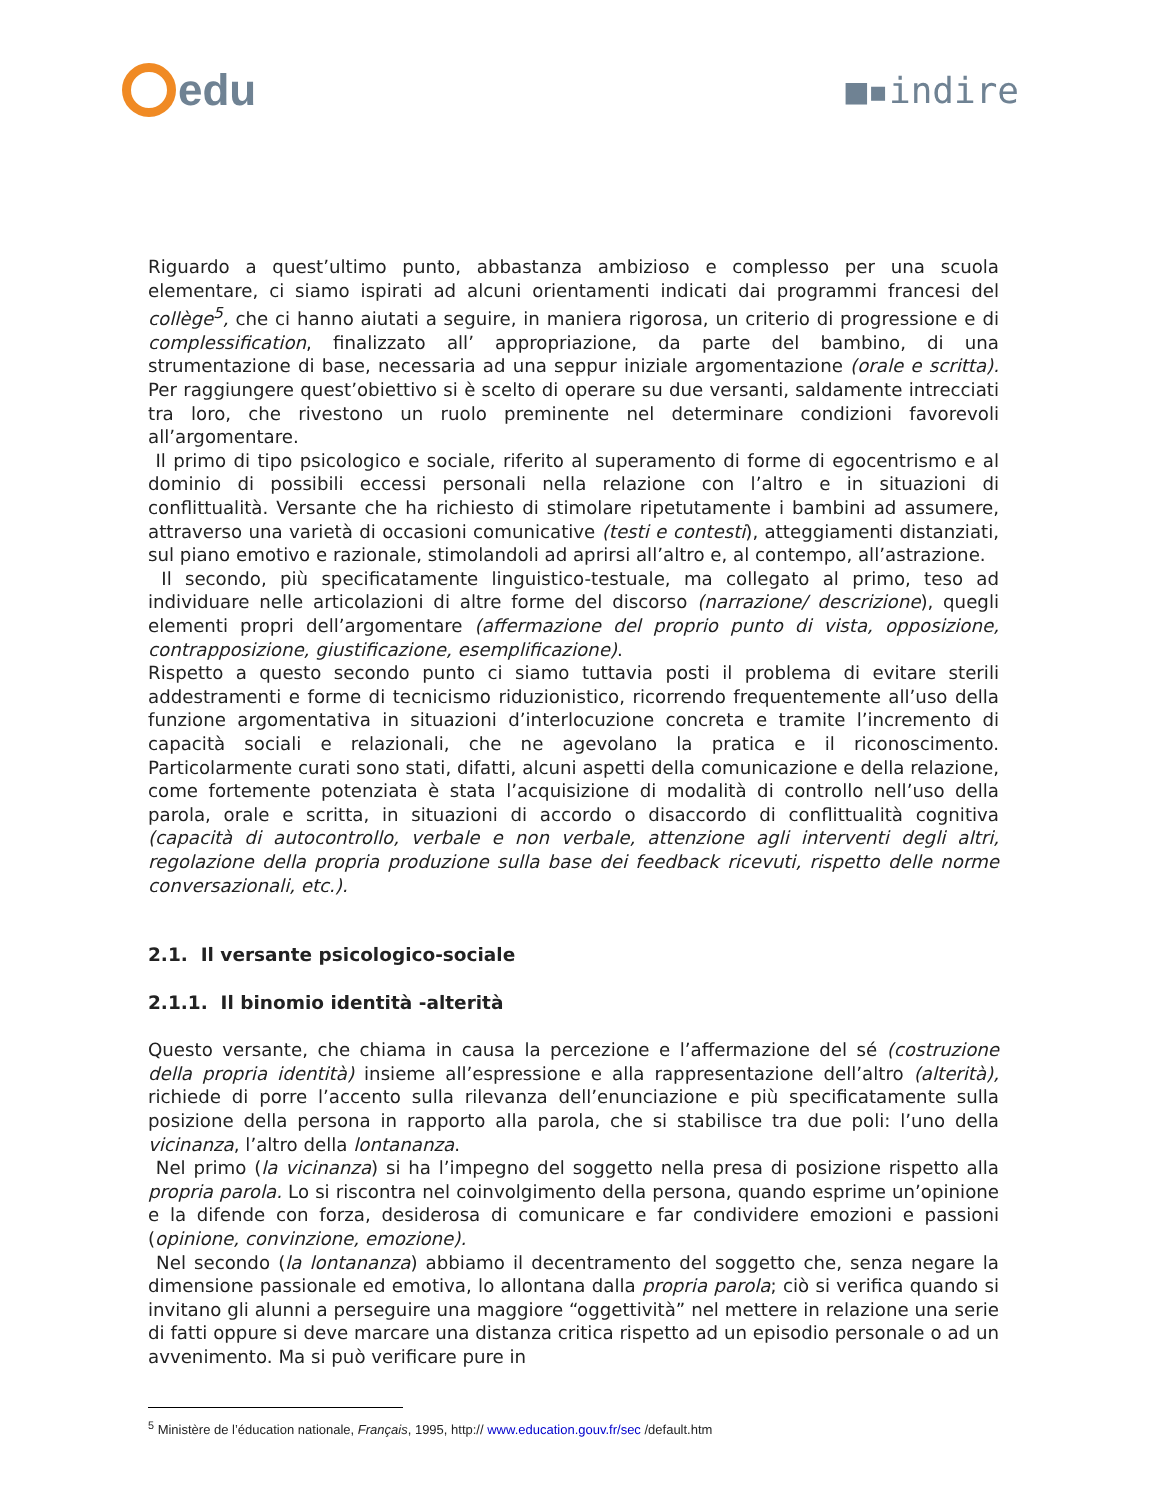edu
■▪indire
Riguardo a quest’ultimo punto, abbastanza ambizioso e complesso per una scuola elementare, ci siamo ispirati ad alcuni orientamenti indicati dai programmi francesi del collège<sup>5</sup>, che ci hanno aiutati a seguire, in maniera rigorosa, un criterio di progressione e di complessification, finalizzato all’ appropriazione, da parte del bambino, di una strumentazione di base, necessaria ad una seppur iniziale argomentazione (orale e scritta). Per raggiungere quest’obiettivo si è scelto di operare su due versanti, saldamente intrecciati tra loro, che rivestono un ruolo preminente nel determinare condizioni favorevoli all’argomentare.
Il primo di tipo psicologico e sociale, riferito al superamento di forme di egocentrismo e al dominio di possibili eccessi personali nella relazione con l’altro e in situazioni di conflittualità. Versante che ha richiesto di stimolare ripetutamente i bambini ad assumere, attraverso una varietà di occasioni comunicative (testi e contesti), atteggiamenti distanziati, sul piano emotivo e razionale, stimolandoli ad aprirsi all’altro e, al contempo, all’astrazione.
Il secondo, più specificatamente linguistico-testuale, ma collegato al primo, teso ad individuare nelle articolazioni di altre forme del discorso (narrazione/ descrizione), quegli elementi propri dell’argomentare (affermazione del proprio punto di vista, opposizione, contrapposizione, giustificazione, esemplificazione).
Rispetto a questo secondo punto ci siamo tuttavia posti il problema di evitare sterili addestramenti e forme di tecnicismo riduzionistico, ricorrendo frequentemente all’uso della funzione argomentativa in situazioni d’interlocuzione concreta e tramite l’incremento di capacità sociali e relazionali, che ne agevolano la pratica e il riconoscimento. Particolarmente curati sono stati, difatti, alcuni aspetti della comunicazione e della relazione, come fortemente potenziata è stata l’acquisizione di modalità di controllo nell’uso della parola, orale e scritta, in situazioni di accordo o disaccordo di conflittualità cognitiva (capacità di autocontrollo, verbale e non verbale, attenzione agli interventi degli altri, regolazione della propria produzione sulla base dei feedback ricevuti, rispetto delle norme conversazionali, etc.).
2.1. Il versante psicologico-sociale
2.1.1. Il binomio identità -alterità
Questo versante, che chiama in causa la percezione e l’affermazione del sé (costruzione della propria identità) insieme all’espressione e alla rappresentazione dell’altro (alterità), richiede di porre l’accento sulla rilevanza dell’enunciazione e più specificatamente sulla posizione della persona in rapporto alla parola, che si stabilisce tra due poli: l’uno della vicinanza, l’altro della lontananza.
Nel primo (la vicinanza) si ha l’impegno del soggetto nella presa di posizione rispetto alla propria parola. Lo si riscontra nel coinvolgimento della persona, quando esprime un’opinione e la difende con forza, desiderosa di comunicare e far condividere emozioni e passioni (opinione, convinzione, emozione).
Nel secondo (la lontananza) abbiamo il decentramento del soggetto che, senza negare la dimensione passionale ed emotiva, lo allontana dalla propria parola; ciò si verifica quando si invitano gli alunni a perseguire una maggiore “oggettività” nel mettere in relazione una serie di fatti oppure si deve marcare una distanza critica rispetto ad un episodio personale o ad un avvenimento. Ma si può verificare pure in
<sup>5</sup> Ministère de l’éducation nationale, Français, 1995, http:// www.education.gouv.fr/sec /default.htm